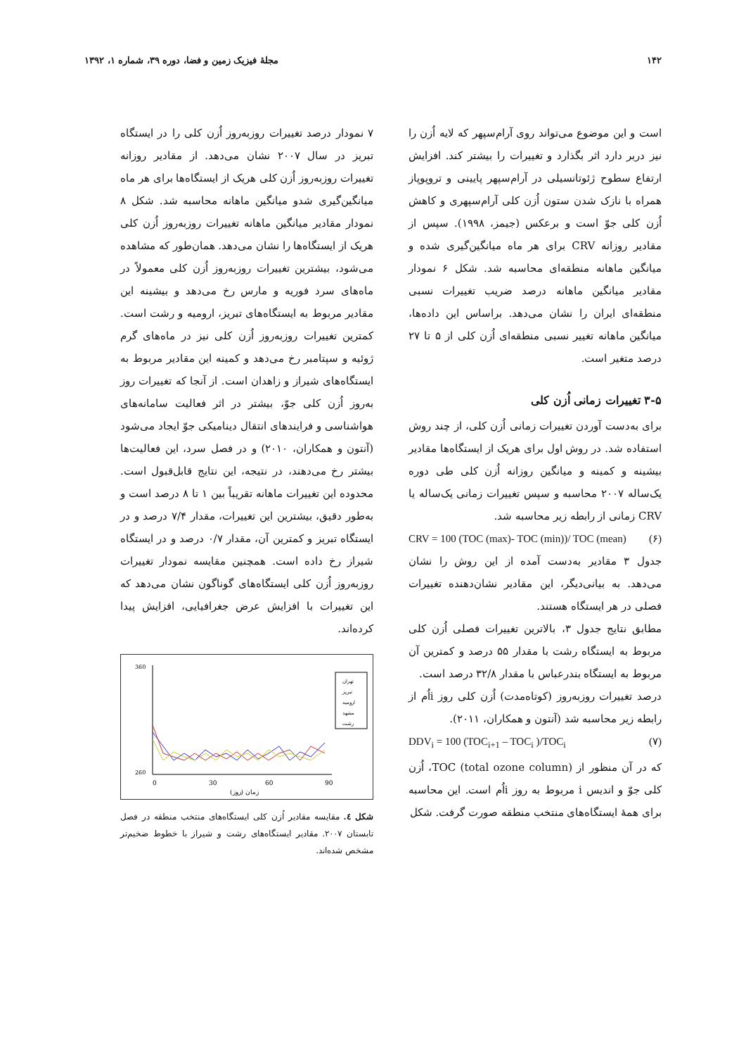۱۴۲ مجلهٔ فیزیک زمین و فضا، دوره ۳۹، شماره ۱، ۱۳۹۲
است و این موضوع می‌تواند روی آرام‌سپهر که لایه اُزن را نیز دربر دارد اثر بگذارد و تغییرات را بیشتر کند. افزایش ارتفاع سطوح ژئوتانسیلی در آرام‌سپهر پایینی و تروپوپاز همراه با نازک شدن ستون اُزن کلی آرام‌سپهری و کاهش اُزن کلی جوّ است و برعکس (جیمز، ۱۹۹۸). سپس از مقادیر روزانه CRV برای هر ماه میانگین‌گیری شده و میانگین ماهانه منطقه‌ای محاسبه شد. شکل ۶ نمودار مقادیر میانگین ماهانه درصد ضریب تغییرات نسبی منطقه‌ای ایران را نشان می‌دهد. براساس این داده‌ها، میانگین ماهانه تغییر نسبی منطقه‌ای اُزن کلی از ۵ تا ۲۷ درصد متغیر است.
۳-۵ تغییرات زمانی اُزن کلی
برای به‌دست آوردن تغییرات زمانی اُزن کلی، از چند روش استفاده شد. در روش اول برای هریک از ایستگاه‌ها مقادیر بیشینه و کمینه و میانگین روزانه اُزن کلی طی دوره یک‌ساله ۲۰۰۷ محاسبه و سپس تغییرات زمانی یک‌ساله یا CRV زمانی از رابطه زیر محاسبه شد.
CRV = 100 (TOC (max)- TOC (min))/ TOC (mean) (۶)
جدول ۳ مقادیر به‌دست آمده از این روش را نشان می‌دهد. به بیانی‌دیگر، این مقادیر نشان‌دهنده تغییرات فصلی در هر ایستگاه هستند.
مطابق نتایج جدول ۳، بالاترین تغییرات فصلی اُزن کلی مربوط به ایستگاه رشت با مقدار ۵۵ درصد و کمترین آن مربوط به ایستگاه بندرعباس با مقدار ۳۲/۸ درصد است.
درصد تغییرات روزبه‌روز (کوتاه‌مدت) اُزن کلی روز iاُم از رابطه زیر محاسبه شد (آنتون و همکاران، ۲۰۱۱).
DDV<sub>i</sub> = 100 (TOC<sub>i+1</sub> – TOC<sub>i</sub> )/TOC<sub>i</sub> (۷)
که در آن منظور از TOC (total ozone column)، اُزن کلی جوّ و اندیس i مربوط به روز iاُم است. این محاسبه برای همهٔ ایستگاه‌های منتخب منطقه صورت گرفت. شکل
۷ نمودار درصد تغییرات روزبه‌روز اُزن کلی را در ایستگاه تبریز در سال ۲۰۰۷ نشان می‌دهد. از مقادیر روزانه تغییرات روزبه‌روز اُزن کلی هریک از ایستگاه‌ها برای هر ماه میانگین‌گیری شدو میانگین ماهانه محاسبه شد. شکل ۸ نمودار مقادیر میانگین ماهانه تغییرات روزبه‌روز اُزن کلی هریک از ایستگاه‌ها را نشان می‌دهد. همان‌طور که مشاهده می‌شود، بیشترین تغییرات روزبه‌روز اُزن کلی معمولاً در ماه‌های سرد فوریه و مارس رخ می‌دهد و بیشینه این مقادیر مربوط به ایستگاه‌های تبریز، ارومیه و رشت است. کمترین تغییرات روزبه‌روز اُزن کلی نیز در ماه‌های گرم ژوئیه و سپتامبر رخ می‌دهد و کمینه این مقادیر مربوط به ایستگاه‌های شیراز و زاهدان است. از آنجا که تغییرات روز به‌روز اُزن کلی جوّ، بیشتر در اثر فعالیت سامانه‌های هواشناسی و فرایندهای انتقال دینامیکی جوّ ایجاد می‌شود (آنتون و همکاران، ۲۰۱۰) و در فصل سرد، این فعالیت‌ها بیشتر رخ می‌دهند، در نتیجه، این نتایج قابل‌قبول است. محدوده این تغییرات ماهانه تقریباً بین ۱ تا ۸ درصد است و به‌طور دقیق، بیشترین این تغییرات، مقدار ۷/۴ درصد و در ایستگاه تبریز و کمترین آن، مقدار ۰/۷ درصد و در ایستگاه شیراز رخ داده است. همچنین مقایسه نمودار تغییرات روزبه‌روز اُزن کلی ایستگاه‌های گوناگون نشان می‌دهد که این تغییرات با افزایش عرض جغرافیایی، افزایش پیدا کرده‌اند.
0
30
60
90
زمان (روز)
360
260
تهران
تبریز
ارومیه
مشهد
رشت
شکل ٤. مقایسه مقادیر اُزن کلی ایستگاه‌های منتخب منطقه در فصل تابستان ۲۰۰۷. مقادیر ایستگاه‌های رشت و شیراز با خطوط ضخیم‌تر مشخص شده‌اند.